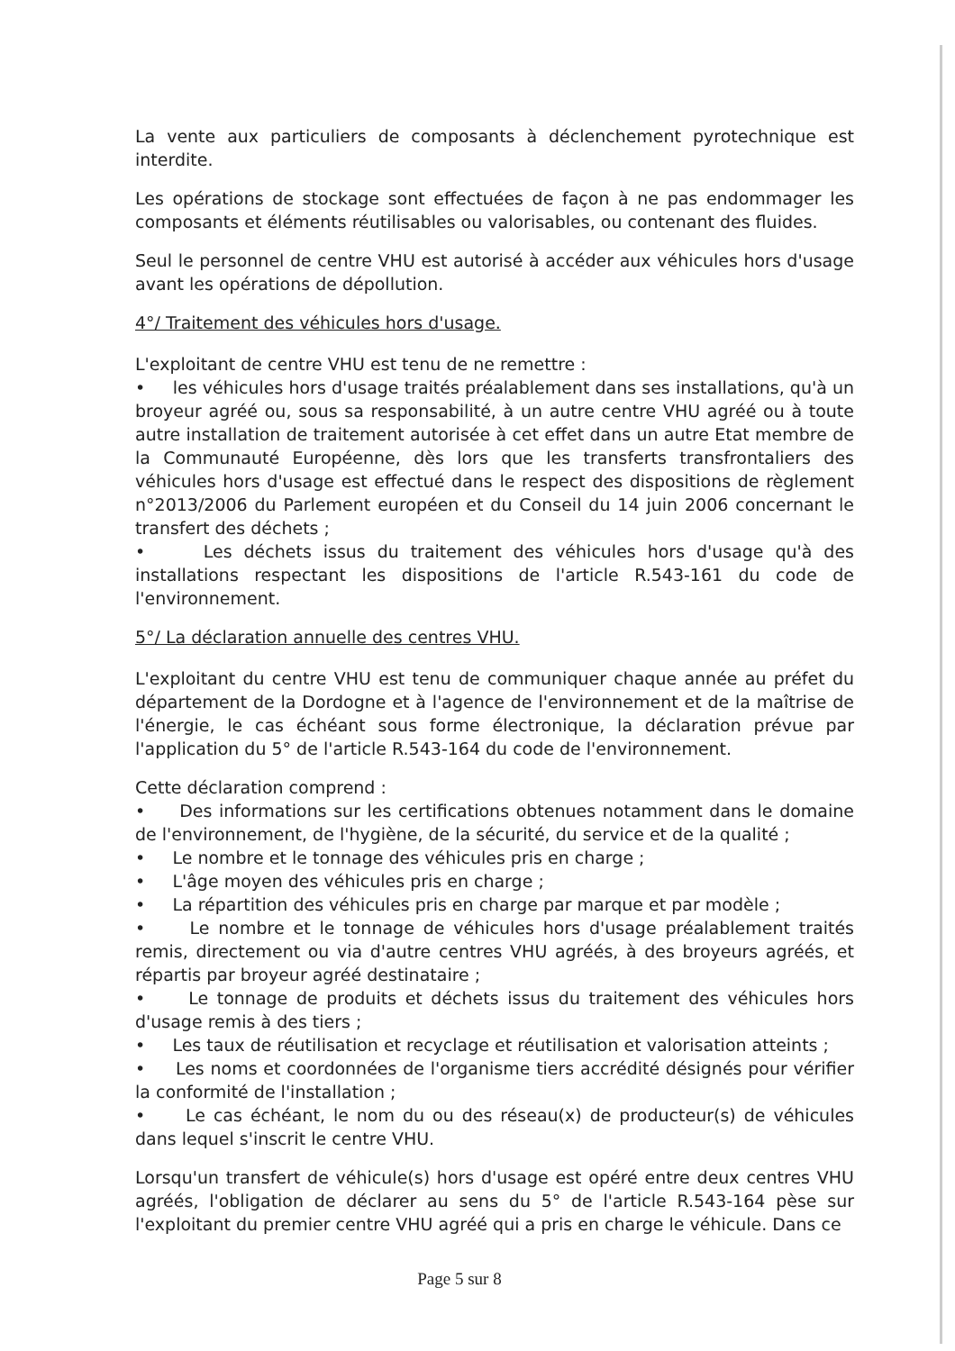La vente aux particuliers de composants à déclenchement pyrotechnique est interdite.
Les opérations de stockage sont effectuées de façon à ne pas endommager les composants et éléments réutilisables ou valorisables, ou contenant des fluides.
Seul le personnel de centre VHU est autorisé à accéder aux véhicules hors d'usage avant les opérations de dépollution.
4°/ Traitement des véhicules hors d'usage.
L'exploitant de centre VHU est tenu de ne remettre :
• les véhicules hors d'usage traités préalablement dans ses installations, qu'à un broyeur agréé ou, sous sa responsabilité, à un autre centre VHU agréé ou à toute autre installation de traitement autorisée à cet effet dans un autre Etat membre de la Communauté Européenne, dès lors que les transferts transfrontaliers des véhicules hors d'usage est effectué dans le respect des dispositions de règlement n°2013/2006 du Parlement européen et du Conseil du 14 juin 2006 concernant le transfert des déchets ;
• Les déchets issus du traitement des véhicules hors d'usage qu'à des installations respectant les dispositions de l'article R.543-161 du code de l'environnement.
5°/ La déclaration annuelle des centres VHU.
L'exploitant du centre VHU est tenu de communiquer chaque année au préfet du département de la Dordogne et à l'agence de l'environnement et de la maîtrise de l'énergie, le cas échéant sous forme électronique, la déclaration prévue par l'application du 5° de l'article R.543-164 du code de l'environnement.
Cette déclaration comprend :
• Des informations sur les certifications obtenues notamment dans le domaine de l'environnement, de l'hygiène, de la sécurité, du service et de la qualité ;
• Le nombre et le tonnage des véhicules pris en charge ;
• L'âge moyen des véhicules pris en charge ;
• La répartition des véhicules pris en charge par marque et par modèle ;
• Le nombre et le tonnage de véhicules hors d'usage préalablement traités remis, directement ou via d'autre centres VHU agréés, à des broyeurs agréés, et répartis par broyeur agréé destinataire ;
• Le tonnage de produits et déchets issus du traitement des véhicules hors d'usage remis à des tiers ;
• Les taux de réutilisation et recyclage et réutilisation et valorisation atteints ;
• Les noms et coordonnées de l'organisme tiers accrédité désignés pour vérifier la conformité de l'installation ;
• Le cas échéant, le nom du ou des réseau(x) de producteur(s) de véhicules dans lequel s'inscrit le centre VHU.
Lorsqu'un transfert de véhicule(s) hors d'usage est opéré entre deux centres VHU agréés, l'obligation de déclarer au sens du 5° de l'article R.543-164 pèse sur l'exploitant du premier centre VHU agréé qui a pris en charge le véhicule. Dans ce
Page 5 sur 8